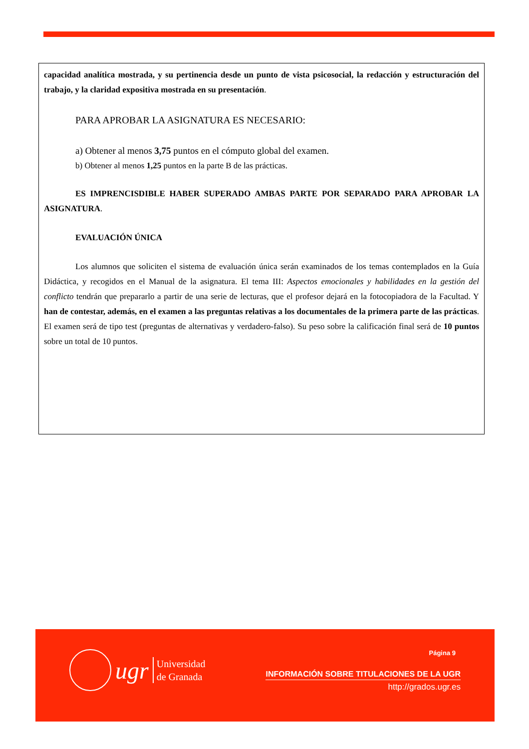capacidad analítica mostrada, y su pertinencia desde un punto de vista psicosocial, la redacción y estructuración del trabajo, y la claridad expositiva mostrada en su presentación.
PARA APROBAR LA ASIGNATURA ES NECESARIO:
a) Obtener al menos 3,75 puntos en el cómputo global del examen.
b) Obtener al menos 1,25 puntos en la parte B de las prácticas.
ES IMPRENCISDIBLE HABER SUPERADO AMBAS PARTE POR SEPARADO PARA APROBAR LA ASIGNATURA.
EVALUACIÓN ÚNICA
Los alumnos que soliciten el sistema de evaluación única serán examinados de los temas contemplados en la Guía Didáctica, y recogidos en el Manual de la asignatura. El tema III: Aspectos emocionales y habilidades en la gestión del conflicto tendrán que prepararlo a partir de una serie de lecturas, que el profesor dejará en la fotocopiadora de la Facultad. Y han de contestar, además, en el examen a las preguntas relativas a los documentales de la primera parte de las prácticas. El examen será de tipo test (preguntas de alternativas y verdadero-falso). Su peso sobre la calificación final será de 10 puntos sobre un total de 10 puntos.
ugr
Universidad
de Granada
Página 9
INFORMACIÓN SOBRE TITULACIONES DE LA UGR
http://grados.ugr.es